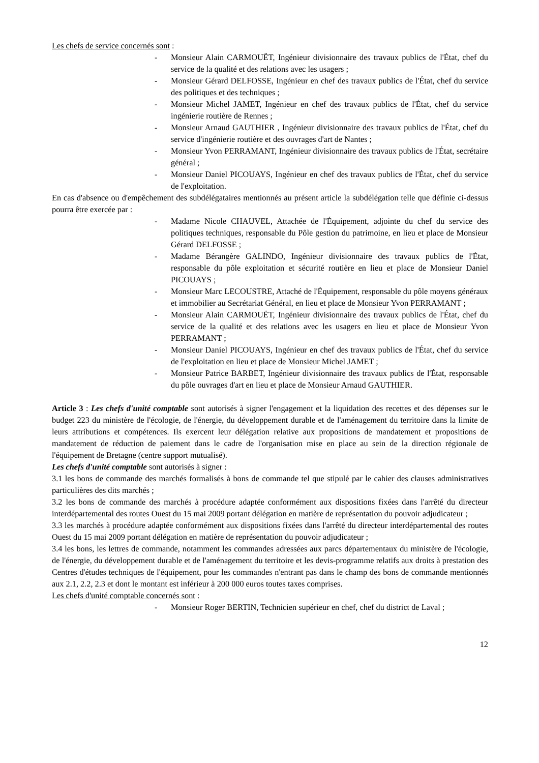Les chefs de service concernés sont :
- Monsieur Alain CARMOUËT, Ingénieur divisionnaire des travaux publics de l'État, chef du service de la qualité et des relations avec les usagers ;
- Monsieur Gérard DELFOSSE, Ingénieur en chef des travaux publics de l'État, chef du service des politiques et des techniques ;
- Monsieur Michel JAMET, Ingénieur en chef des travaux publics de l'État, chef du service ingénierie routière de Rennes ;
- Monsieur Arnaud GAUTHIER , Ingénieur divisionnaire des travaux publics de l'État, chef du service d'ingénierie routière et des ouvrages d'art de Nantes ;
- Monsieur Yvon PERRAMANT, Ingénieur divisionnaire des travaux publics de l'État, secrétaire général ;
- Monsieur Daniel PICOUAYS, Ingénieur en chef des travaux publics de l'État, chef du service de l'exploitation.
En cas d'absence ou d'empêchement des subdélégataires mentionnés au présent article la subdélégation telle que définie ci-dessus pourra être exercée par :
- Madame Nicole CHAUVEL, Attachée de l'Équipement, adjointe du chef du service des politiques techniques, responsable du Pôle gestion du patrimoine, en lieu et place de Monsieur Gérard DELFOSSE ;
- Madame Bérangère GALINDO, Ingénieur divisionnaire des travaux publics de l'État, responsable du pôle exploitation et sécurité routière en lieu et place de Monsieur Daniel PICOUAYS ;
- Monsieur Marc LECOUSTRE, Attaché de l'Équipement, responsable du pôle moyens généraux et immobilier au Secrétariat Général, en lieu et place de Monsieur Yvon PERRAMANT ;
- Monsieur Alain CARMOUËT, Ingénieur divisionnaire des travaux publics de l'État, chef du service de la qualité et des relations avec les usagers en lieu et place de Monsieur Yvon PERRAMANT ;
- Monsieur Daniel PICOUAYS, Ingénieur en chef des travaux publics de l'État, chef du service de l'exploitation en lieu et place de Monsieur Michel JAMET ;
- Monsieur Patrice BARBET, Ingénieur divisionnaire des travaux publics de l'État, responsable du pôle ouvrages d'art en lieu et place de Monsieur Arnaud GAUTHIER.
Article 3 : Les chefs d'unité comptable sont autorisés à signer l'engagement et la liquidation des recettes et des dépenses sur le budget 223 du ministère de l'écologie, de l'énergie, du développement durable et de l'aménagement du territoire dans la limite de leurs attributions et compétences. Ils exercent leur délégation relative aux propositions de mandatement et propositions de mandatement de réduction de paiement dans le cadre de l'organisation mise en place au sein de la direction régionale de l'équipement de Bretagne (centre support mutualisé).
Les chefs d'unité comptable sont autorisés à signer :
3.1 les bons de commande des marchés formalisés à bons de commande tel que stipulé par le cahier des clauses administratives particulières des dits marchés ;
3.2 les bons de commande des marchés à procédure adaptée conformément aux dispositions fixées dans l'arrêté du directeur interdépartemental des routes Ouest du 15 mai 2009 portant délégation en matière de représentation du pouvoir adjudicateur ;
3.3 les marchés à procédure adaptée conformément aux dispositions fixées dans l'arrêté du directeur interdépartemental des routes Ouest du 15 mai 2009 portant délégation en matière de représentation du pouvoir adjudicateur ;
3.4 les bons, les lettres de commande, notamment les commandes adressées aux parcs départementaux du ministère de l'écologie, de l'énergie, du développement durable et de l'aménagement du territoire et les devis-programme relatifs aux droits à prestation des Centres d'études techniques de l'équipement, pour les commandes n'entrant pas dans le champ des bons de commande mentionnés aux 2.1, 2.2, 2.3 et dont le montant est inférieur à 200 000 euros toutes taxes comprises.
Les chefs d'unité comptable concernés sont :
- Monsieur Roger BERTIN, Technicien supérieur en chef, chef du district de Laval ;
12